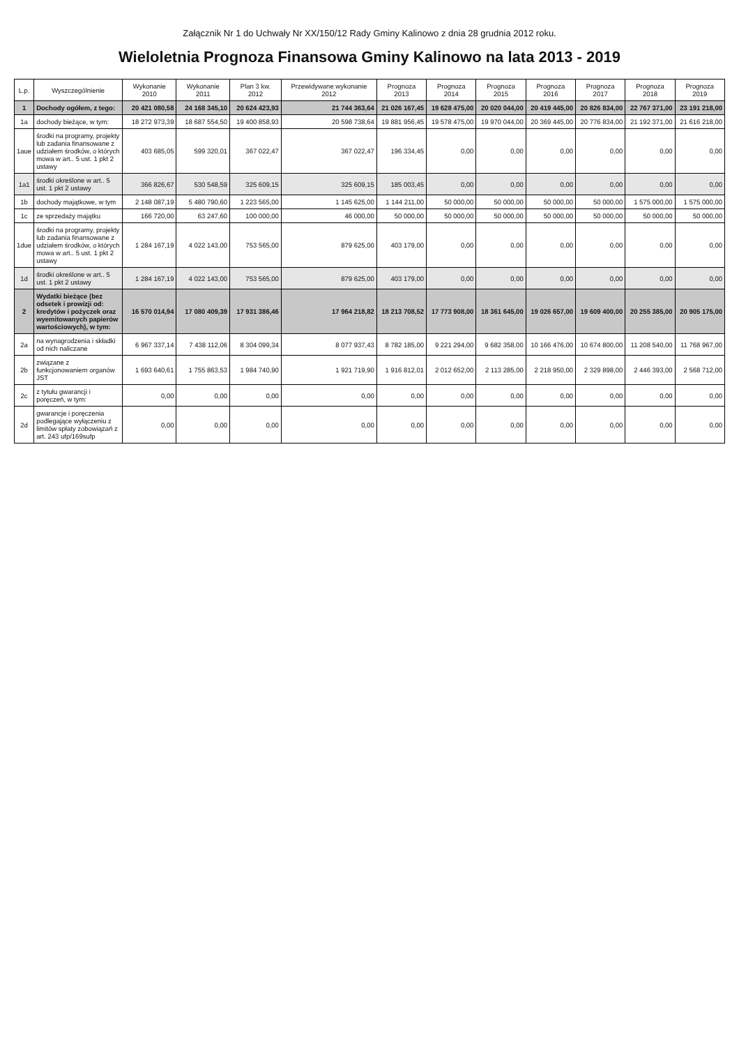Załącznik Nr 1 do Uchwały Nr XX/150/12 Rady Gminy Kalinowo z dnia 28 grudnia 2012 roku.
Wieloletnia Prognoza Finansowa Gminy Kalinowo na lata 2013 - 2019
| L.p. | Wyszczególnienie | Wykonanie 2010 | Wykonanie 2011 | Plan 3 kw. 2012 | Przewidywane wykonanie 2012 | Prognoza 2013 | Prognoza 2014 | Prognoza 2015 | Prognoza 2016 | Prognoza 2017 | Prognoza 2018 | Prognoza 2019 |
| --- | --- | --- | --- | --- | --- | --- | --- | --- | --- | --- | --- | --- |
| 1 | Dochody ogółem, z tego: | 20 421 080,58 | 24 168 345,10 | 20 624 423,93 | 21 744 363,64 | 21 026 167,45 | 19 628 475,00 | 20 020 044,00 | 20 419 445,00 | 20 826 834,00 | 22 767 371,00 | 23 191 218,00 |
| 1a | dochody bieżące, w tym: | 18 272 973,39 | 18 687 554,50 | 19 400 858,93 | 20 598 738,64 | 19 881 956,45 | 19 578 475,00 | 19 970 044,00 | 20 369 445,00 | 20 776 834,00 | 21 192 371,00 | 21 616 218,00 |
| 1aue | środki na programy, projekty lub zadania finansowane z udziałem środków, o których mowa w art.. 5 ust. 1 pkt 2 ustawy | 403 685,05 | 599 320,01 | 367 022,47 | 367 022,47 | 196 334,45 | 0,00 | 0,00 | 0,00 | 0,00 | 0,00 | 0,00 |
| 1a1 | środki określone w art.. 5 ust. 1 pkt 2 ustawy | 366 826,67 | 530 548,59 | 325 609,15 | 325 609,15 | 185 003,45 | 0,00 | 0,00 | 0,00 | 0,00 | 0,00 | 0,00 |
| 1b | dochody majątkowe, w tym | 2 148 087,19 | 5 480 790,60 | 1 223 565,00 | 1 145 625,00 | 1 144 211,00 | 50 000,00 | 50 000,00 | 50 000,00 | 50 000,00 | 1 575 000,00 | 1 575 000,00 |
| 1c | ze sprzedaży majątku | 166 720,00 | 63 247,60 | 100 000,00 | 46 000,00 | 50 000,00 | 50 000,00 | 50 000,00 | 50 000,00 | 50 000,00 | 50 000,00 | 50 000,00 |
| 1due | środki na programy, projekty lub zadania finansowane z udziałem środków, o których mowa w art.. 5 ust. 1 pkt 2 ustawy | 1 284 167,19 | 4 022 143,00 | 753 565,00 | 879 625,00 | 403 179,00 | 0,00 | 0,00 | 0,00 | 0,00 | 0,00 | 0,00 |
| 1d | środki określone w art.. 5 ust. 1 pkt 2 ustawy | 1 284 167,19 | 4 022 143,00 | 753 565,00 | 879 625,00 | 403 179,00 | 0,00 | 0,00 | 0,00 | 0,00 | 0,00 | 0,00 |
| 2 | Wydatki bieżące (bez odsetek i prowizji od: kredytów i pożyczek oraz wyemitowanych papierów wartościowych), w tym: | 16 570 014,94 | 17 080 409,39 | 17 931 386,46 | 17 964 218,82 | 18 213 708,52 | 17 773 908,00 | 18 361 645,00 | 19 026 657,00 | 19 609 400,00 | 20 255 385,00 | 20 905 175,00 |
| 2a | na wynagrodzenia i składki od nich naliczane | 6 967 337,14 | 7 438 112,06 | 8 304 099,34 | 8 077 937,43 | 8 782 185,00 | 9 221 294,00 | 9 682 358,00 | 10 166 476,00 | 10 674 800,00 | 11 208 540,00 | 11 768 967,00 |
| 2b | związane z funkcjonowaniem organów JST | 1 693 640,61 | 1 755 863,53 | 1 984 740,90 | 1 921 719,90 | 1 916 812,01 | 2 012 652,00 | 2 113 285,00 | 2 218 950,00 | 2 329 898,00 | 2 446 393,00 | 2 568 712,00 |
| 2c | z tytułu gwarancji i poręczeń, w tym: | 0,00 | 0,00 | 0,00 | 0,00 | 0,00 | 0,00 | 0,00 | 0,00 | 0,00 | 0,00 | 0,00 |
| 2d | gwarancje i poręczenia podlegające wyłączeniu z limitów spłaty zobowiązań z art. 243 ufp/169sufp | 0,00 | 0,00 | 0,00 | 0,00 | 0,00 | 0,00 | 0,00 | 0,00 | 0,00 | 0,00 | 0,00 |